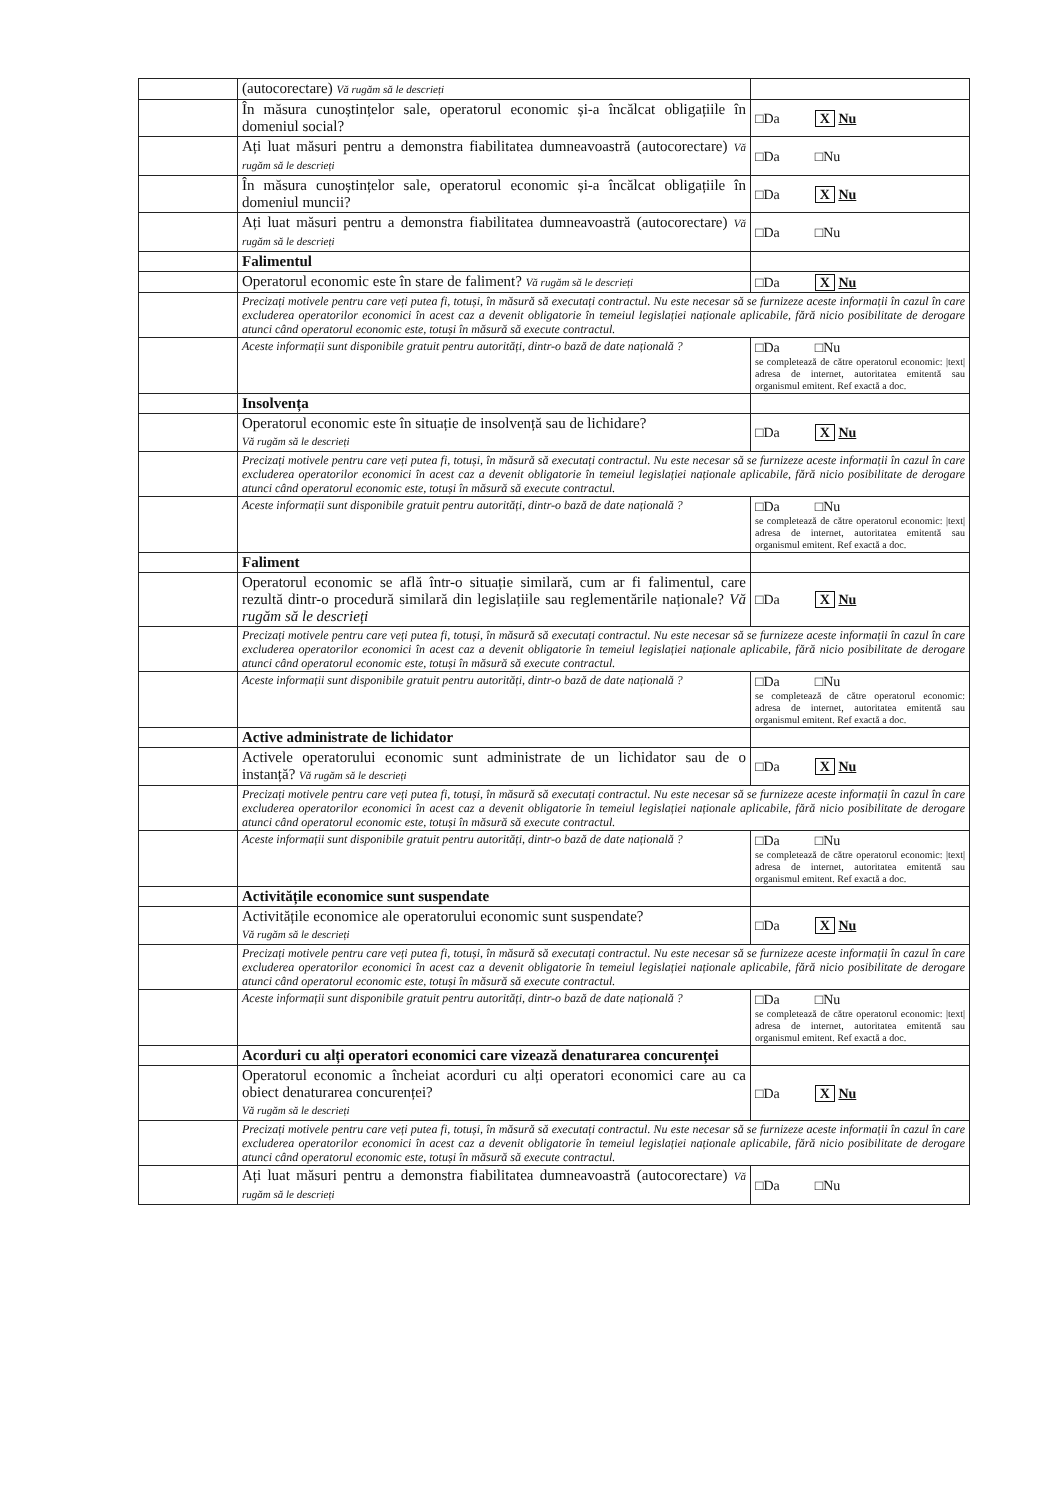| | (autocorectare) Vă rugăm să le descrieți | |
| | În măsura cunoștințelor sale, operatorul economic și-a încălcat obligațiile în domeniul social? | □Da X Nu |
| | Ați luat măsuri pentru a demonstra fiabilitatea dumneavoastră (autocorectare) Vă rugăm să le descrieți | □Da □Nu |
| | În măsura cunoștințelor sale, operatorul economic și-a încălcat obligațiile în domeniul muncii? | □Da X Nu |
| | Ați luat măsuri pentru a demonstra fiabilitatea dumneavoastră (autocorectare) Vă rugăm să le descrieți | □Da □Nu |
| | Falimentul | |
| | Operatorul economic este în stare de faliment? Vă rugăm să le descrieți | □Da X Nu |
| | Precizați motivele pentru care veți putea fi, totuși, în măsură să executați contractul. Nu este necesar să se furnizeze aceste informații în cazul în care excluderea operatorilor economici în acest caz a devenit obligatorie în temeiul legislației naționale aplicabile, fără nicio posibilitate de derogare atunci când operatorul economic este, totuși în măsură să execute contractul. | |
| | Aceste informații sunt disponibile gratuit pentru autorități, dintr-o bază de date națională ? | □Da □Nu se completează de către operatorul economic: /text/ adresa de internet, autoritatea emitentă sau organismul emitent. Ref exactă a doc. |
| | Insolvența | |
| | Operatorul economic este în situație de insolvență sau de lichidare? Vă rugăm să le descrieți | □Da X Nu |
| | Precizați motivele pentru care veți putea fi, totuși, în măsură să executați contractul. Nu este necesar să se furnizeze aceste informații în cazul în care excluderea operatorilor economici în acest caz a devenit obligatorie în temeiul legislației naționale aplicabile, fără nicio posibilitate de derogare atunci când operatorul economic este, totuși în măsură să execute contractul. | |
| | Aceste informații sunt disponibile gratuit pentru autorități, dintr-o bază de date națională ? | □Da □Nu se completează de către operatorul economic: /text/ adresa de internet, autoritatea emitentă sau organismul emitent. Ref exactă a doc. |
| | Faliment | |
| | Operatorul economic se află într-o situație similară, cum ar fi falimentul, care rezultă dintr-o procedură similară din legislațiile sau reglementările naționale? Vă rugăm să le descrieți | □Da X Nu |
| | Precizați motivele pentru care veți putea fi, totuși, în măsură să executați contractul. Nu este necesar să se furnizeze aceste informații în cazul în care excluderea operatorilor economici în acest caz a devenit obligatorie în temeiul legislației naționale aplicabile, fără nicio posibilitate de derogare atunci când operatorul economic este, totuși în măsură să execute contractul. | |
| | Aceste informații sunt disponibile gratuit pentru autorități, dintr-o bază de date națională ? | □Da □Nu se completează de către operatorul economic: adresa de internet, autoritatea emitentă sau organismul emitent. Ref exactă a doc. |
| | Active administrate de lichidator | |
| | Activele operatorului economic sunt administrate de un lichidator sau de o instanță? Vă rugăm să le descrieți | □Da X Nu |
| | Precizați motivele pentru care veți putea fi, totuși, în măsură să executați contractul. Nu este necesar să se furnizeze aceste informații în cazul în care excluderea operatorilor economici în acest caz a devenit obligatorie în temeiul legislației naționale aplicabile, fără nicio posibilitate de derogare atunci când operatorul economic este, totuși în măsură să execute contractul. | |
| | Aceste informații sunt disponibile gratuit pentru autorități, dintr-o bază de date națională ? | □Da □Nu se completează de către operatorul economic: /text/ adresa de internet, autoritatea emitentă sau organismul emitent. Ref exactă a doc. |
| | Activitățile economice sunt suspendate | |
| | Activitățile economice ale operatorului economic sunt suspendate? Vă rugăm să le descrieți | □Da X Nu |
| | Precizați motivele pentru care veți putea fi, totuși, în măsură să executați contractul. Nu este necesar să se furnizeze aceste informații în cazul în care excluderea operatorilor economici în acest caz a devenit obligatorie în temeiul legislației naționale aplicabile, fără nicio posibilitate de derogare atunci când operatorul economic este, totuși în măsură să execute contractul. | |
| | Aceste informații sunt disponibile gratuit pentru autorități, dintr-o bază de date națională ? | □Da □Nu se completează de către operatorul economic: /text/ adresa de internet, autoritatea emitentă sau organismul emitent. Ref exactă a doc. |
| | Acorduri cu alți operatori economici care vizează denaturarea concurenței | |
| | Operatorul economic a încheiat acorduri cu alți operatori economici care au ca obiect denaturarea concurenței? Vă rugăm să le descrieți | □Da X Nu |
| | Precizați motivele pentru care veți putea fi, totuși, în măsură să executați contractul. Nu este necesar să se furnizeze aceste informații în cazul în care excluderea operatorilor economici în acest caz a devenit obligatorie în temeiul legislației naționale aplicabile, fără nicio posibilitate de derogare atunci când operatorul economic este, totuși în măsură să execute contractul. | |
| | Ați luat măsuri pentru a demonstra fiabilitatea dumneavoastră (autocorectare) Vă rugăm să le descrieți | □Da □Nu |